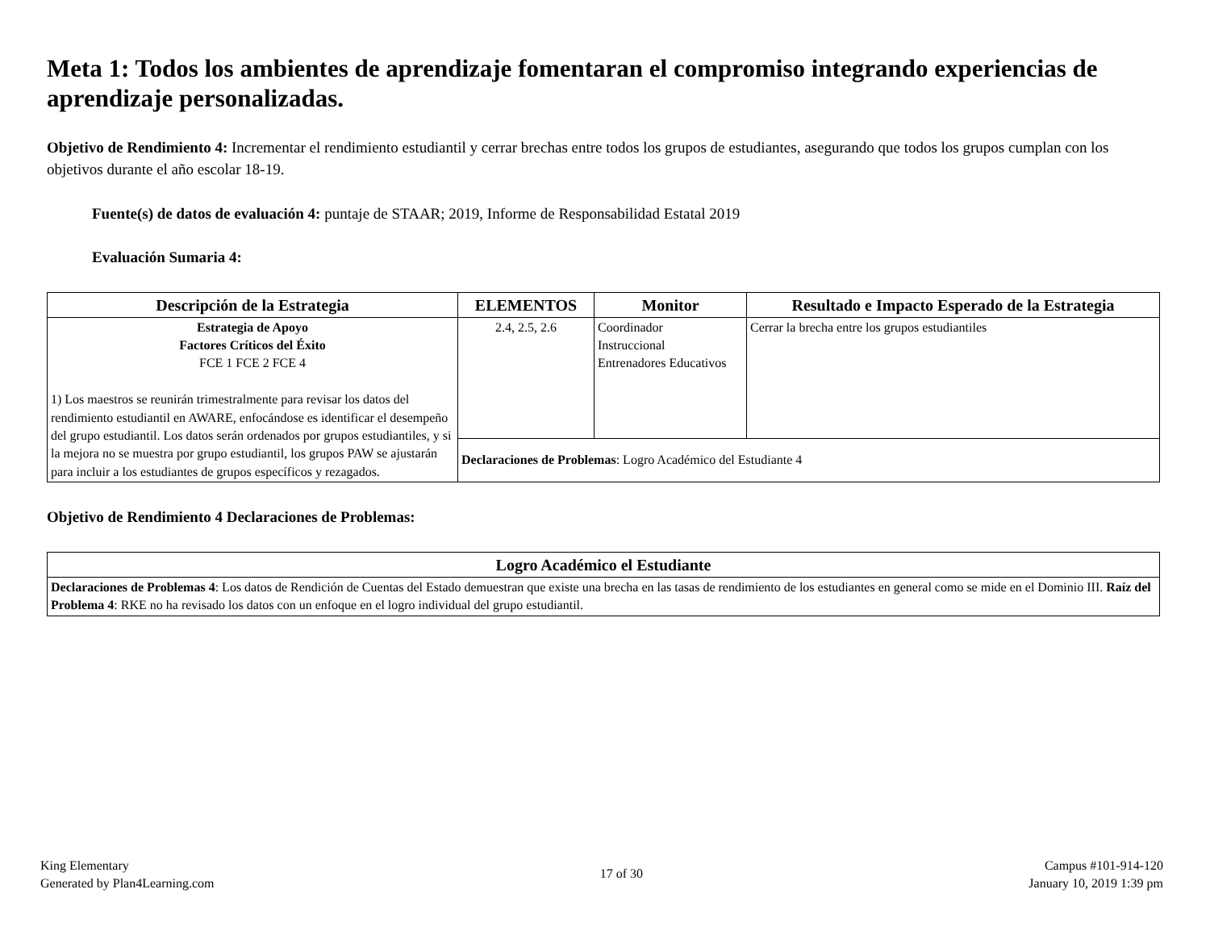Meta 1: Todos los ambientes de aprendizaje fomentaran el compromiso integrando experiencias de aprendizaje personalizadas.
Objetivo de Rendimiento 4: Incrementar el rendimiento estudiantil y cerrar brechas entre todos los grupos de estudiantes, asegurando que todos los grupos cumplan con los objetivos durante el año escolar 18-19.
Fuente(s) de datos de evaluación 4: puntaje de STAAR; 2019, Informe de Responsabilidad Estatal 2019
Evaluación Sumaria 4:
| Descripción de la Estrategia | ELEMENTOS | Monitor | Resultado e Impacto Esperado de la Estrategia |
| --- | --- | --- | --- |
| Estrategia de Apoyo Factores Críticos del Éxito FCE 1 FCE 2 FCE 4 1) Los maestros se reunirán trimestralmente para revisar los datos del rendimiento estudiantil en AWARE, enfocándose es identificar el desempeño del grupo estudiantil. Los datos serán ordenados por grupos estudiantiles, y si la mejora no se muestra por grupo estudiantil, los grupos PAW se ajustarán para incluir a los estudiantes de grupos específicos y rezagados. | 2.4, 2.5, 2.6 | Coordinador Instruccional Entrenadores Educativos | Cerrar la brecha entre los grupos estudiantiles |
| | Declaraciones de Problemas : Logro Académico del Estudiante 4 | | |
Objetivo de Rendimiento 4 Declaraciones de Problemas:
| Logro Académico el Estudiante |
| --- |
| Declaraciones de Problemas 4 : Los datos de Rendición de Cuentas del Estado demuestran que existe una brecha en las tasas de rendimiento de los estudiantes en general como se mide en el Dominio III. Raíz del Problema 4 : RKE no ha revisado los datos con un enfoque en el logro individual del grupo estudiantil. |
King Elementary
Generated by Plan4Learning.com
17 of 30
Campus #101-914-120
January 10, 2019 1:39 pm